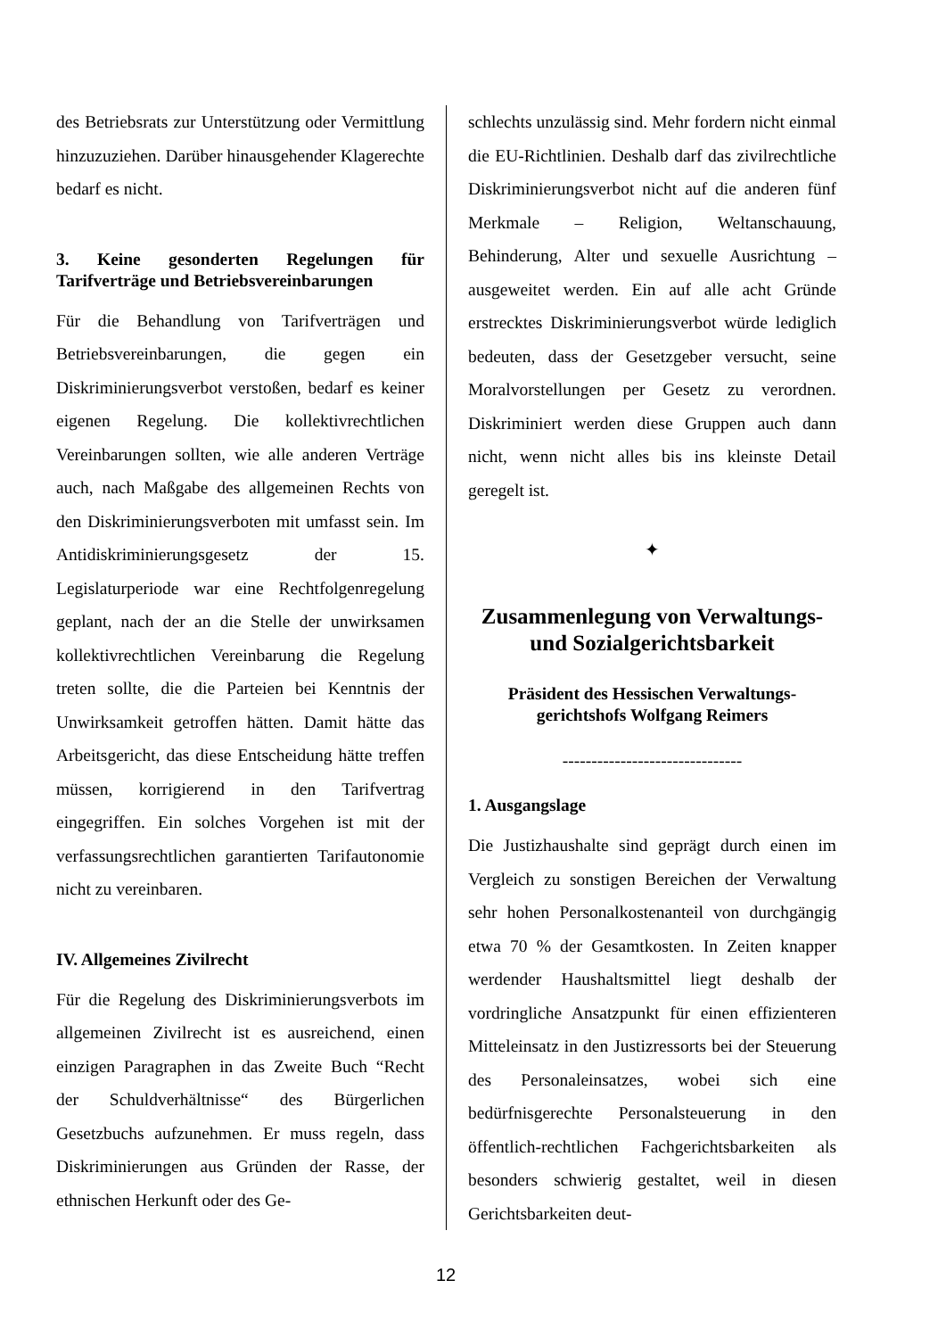des Betriebsrats zur Unterstützung oder Vermittlung hinzuzuziehen. Darüber hinausgehender Klagerechte bedarf es nicht.
3. Keine gesonderten Regelungen für Tarifverträge und Betriebsvereinbarungen
Für die Behandlung von Tarifverträgen und Betriebsvereinbarungen, die gegen ein Diskriminierungsverbot verstoßen, bedarf es keiner eigenen Regelung. Die kollektivrechtlichen Vereinbarungen sollten, wie alle anderen Verträge auch, nach Maßgabe des allgemeinen Rechts von den Diskriminierungsverboten mit umfasst sein. Im Antidiskriminierungsgesetz der 15. Legislaturperiode war eine Rechtfolgenregelung geplant, nach der an die Stelle der unwirksamen kollektivrechtlichen Vereinbarung die Regelung treten sollte, die die Parteien bei Kenntnis der Unwirksamkeit getroffen hätten. Damit hätte das Arbeitsgericht, das diese Entscheidung hätte treffen müssen, korrigierend in den Tarifvertrag eingegriffen. Ein solches Vorgehen ist mit der verfassungsrechtlichen garantierten Tarifautonomie nicht zu vereinbaren.
IV. Allgemeines Zivilrecht
Für die Regelung des Diskriminierungsverbots im allgemeinen Zivilrecht ist es ausreichend, einen einzigen Paragraphen in das Zweite Buch “Recht der Schuldverhältnisse“ des Bürgerlichen Gesetzbuchs aufzunehmen. Er muss regeln, dass Diskriminierungen aus Gründen der Rasse, der ethnischen Herkunft oder des Ge-
schlechts unzulässig sind. Mehr fordern nicht einmal die EU-Richtlinien. Deshalb darf das zivilrechtliche Diskriminierungsverbot nicht auf die anderen fünf Merkmale – Religion, Weltanschauung, Behinderung, Alter und sexuelle Ausrichtung – ausgeweitet werden. Ein auf alle acht Gründe erstrecktes Diskriminierungsverbot würde lediglich bedeuten, dass der Gesetzgeber versucht, seine Moralvorstellungen per Gesetz zu verordnen. Diskriminiert werden diese Gruppen auch dann nicht, wenn nicht alles bis ins kleinste Detail geregelt ist.
✦
Zusammenlegung von Verwaltungs- und Sozialgerichtsbarkeit
Präsident des Hessischen Verwaltungs­gerichtshofs Wolfgang Reimers
-------------------------------
1. Ausgangslage
Die Justizhaushalte sind geprägt durch einen im Vergleich zu sonstigen Bereichen der Verwaltung sehr hohen Personalkostenanteil von durchgängig etwa 70 % der Gesamtkosten. In Zeiten knapper werdender Haushaltsmittel liegt deshalb der vordringliche Ansatzpunkt für einen effizienteren Mitteleinsatz in den Justizressorts bei der Steuerung des Personaleinsatzes, wobei sich eine bedürfnisgerechte Personalsteuerung in den öffentlich-rechtlichen Fachgerichtsbarkeiten als besonders schwierig gestaltet, weil in diesen Gerichtsbarkeiten deut-
12